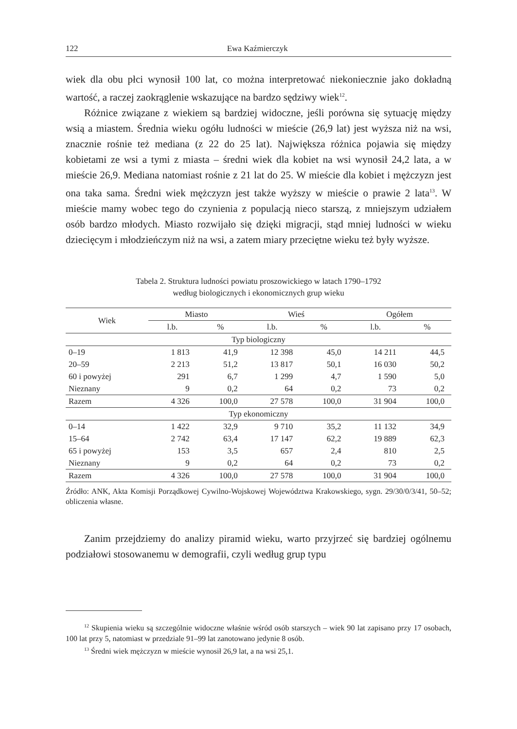122 Ewa Kaźmierczyk
wiek dla obu płci wynosił 100 lat, co można interpretować niekoniecznie jako dokładną wartość, a raczej zaokrąglenie wskazujące na bardzo sędziwy wiek<sup>12</sup>.
Różnice związane z wiekiem są bardziej widoczne, jeśli porówna się sytuację między wsią a miastem. Średnia wieku ogółu ludności w mieście (26,9 lat) jest wyższa niż na wsi, znacznie rośnie też mediana (z 22 do 25 lat). Największa różnica pojawia się między kobietami ze wsi a tymi z miasta – średni wiek dla kobiet na wsi wynosił 24,2 lata, a w mieście 26,9. Mediana natomiast rośnie z 21 lat do 25. W mieście dla kobiet i mężczyzn jest ona taka sama. Średni wiek mężczyzn jest także wyższy w mieście o prawie 2 lata<sup>13</sup>. W mieście mamy wobec tego do czynienia z populacją nieco starszą, z mniejszym udziałem osób bardzo młodych. Miasto rozwijało się dzięki migracji, stąd mniej ludności w wieku dziecięcym i młodzieńczym niż na wsi, a zatem miary przeciętne wieku też były wyższe.
Tabela 2. Struktura ludności powiatu proszowickiego w latach 1790–1792
według biologicznych i ekonomicznych grup wieku
| Wiek | Miasto | | Wieś | | Ogółem | |
| --- | --- | --- | --- | --- | --- | --- |
| | l.b. | % | l.b. | % | l.b. | % |
| Typ biologiczny | | | | | | |
| 0–19 | 1 813 | 41,9 | 12 398 | 45,0 | 14 211 | 44,5 |
| 20–59 | 2 213 | 51,2 | 13 817 | 50,1 | 16 030 | 50,2 |
| 60 i powyżej | 291 | 6,7 | 1 299 | 4,7 | 1 590 | 5,0 |
| Nieznany | 9 | 0,2 | 64 | 0,2 | 73 | 0,2 |
| Razem | 4 326 | 100,0 | 27 578 | 100,0 | 31 904 | 100,0 |
| Typ ekonomiczny | | | | | | |
| 0–14 | 1 422 | 32,9 | 9 710 | 35,2 | 11 132 | 34,9 |
| 15–64 | 2 742 | 63,4 | 17 147 | 62,2 | 19 889 | 62,3 |
| 65 i powyżej | 153 | 3,5 | 657 | 2,4 | 810 | 2,5 |
| Nieznany | 9 | 0,2 | 64 | 0,2 | 73 | 0,2 |
| Razem | 4 326 | 100,0 | 27 578 | 100,0 | 31 904 | 100,0 |
Źródło: ANK, Akta Komisji Porządkowej Cywilno-Wojskowej Województwa Krakowskiego, sygn. 29/30/0/3/41, 50–52; obliczenia własne.
Zanim przejdziemy do analizy piramid wieku, warto przyjrzeć się bardziej ogólnemu podziałowi stosowanemu w demografii, czyli według grup typu
<sup>12</sup> Skupienia wieku są szczególnie widoczne właśnie wśród osób starszych – wiek 90 lat zapisano przy 17 osobach, 100 lat przy 5, natomiast w przedziale 91–99 lat zanotowano jedynie 8 osób.
<sup>13</sup> Średni wiek mężczyzn w mieście wynosił 26,9 lat, a na wsi 25,1.